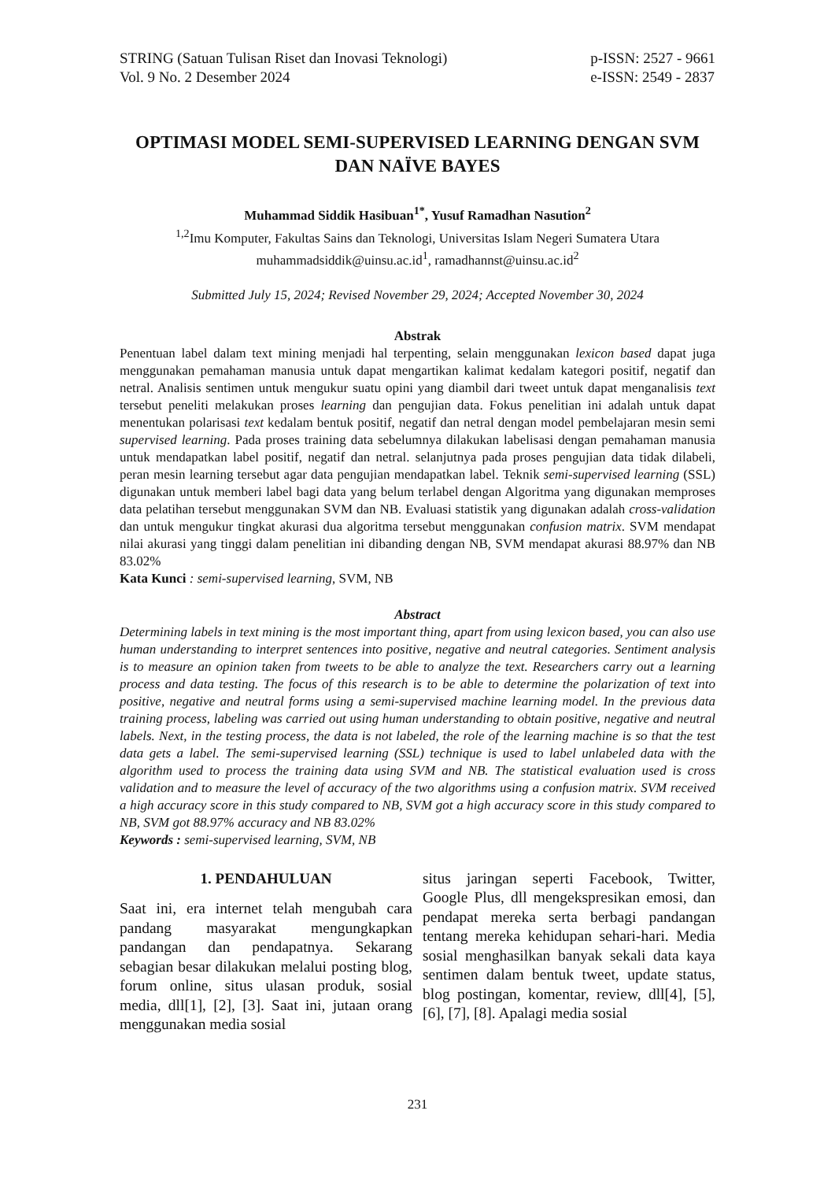STRING (Satuan Tulisan Riset dan Inovasi Teknologi)
Vol. 9 No. 2 Desember 2024
p-ISSN: 2527 - 9661
e-ISSN: 2549 - 2837
OPTIMASI MODEL SEMI-SUPERVISED LEARNING DENGAN SVM DAN NAÏVE BAYES
Muhammad Siddik Hasibuan<sup>1*</sup>, Yusuf Ramadhan Nasution<sup>2</sup>
<sup>1,2</sup>Imu Komputer, Fakultas Sains dan Teknologi, Universitas Islam Negeri Sumatera Utara
muhammadsiddik@uinsu.ac.id<sup>1</sup>, ramadhannst@uinsu.ac.id<sup>2</sup>
Submitted July 15, 2024; Revised November 29, 2024; Accepted November 30, 2024
Abstrak
Penentuan label dalam text mining menjadi hal terpenting, selain menggunakan lexicon based dapat juga menggunakan pemahaman manusia untuk dapat mengartikan kalimat kedalam kategori positif, negatif dan netral. Analisis sentimen untuk mengukur suatu opini yang diambil dari tweet untuk dapat menganalisis text tersebut peneliti melakukan proses learning dan pengujian data. Fokus penelitian ini adalah untuk dapat menentukan polarisasi text kedalam bentuk positif, negatif dan netral dengan model pembelajaran mesin semi supervised learning. Pada proses training data sebelumnya dilakukan labelisasi dengan pemahaman manusia untuk mendapatkan label positif, negatif dan netral. selanjutnya pada proses pengujian data tidak dilabeli, peran mesin learning tersebut agar data pengujian mendapatkan label. Teknik semi-supervised learning (SSL) digunakan untuk memberi label bagi data yang belum terlabel dengan Algoritma yang digunakan memproses data pelatihan tersebut menggunakan SVM dan NB. Evaluasi statistik yang digunakan adalah cross-validation dan untuk mengukur tingkat akurasi dua algoritma tersebut menggunakan confusion matrix. SVM mendapat nilai akurasi yang tinggi dalam penelitian ini dibanding dengan NB, SVM mendapat akurasi 88.97% dan NB 83.02%
Kata Kunci : semi-supervised learning, SVM, NB
Abstract
Determining labels in text mining is the most important thing, apart from using lexicon based, you can also use human understanding to interpret sentences into positive, negative and neutral categories. Sentiment analysis is to measure an opinion taken from tweets to be able to analyze the text. Researchers carry out a learning process and data testing. The focus of this research is to be able to determine the polarization of text into positive, negative and neutral forms using a semi-supervised machine learning model. In the previous data training process, labeling was carried out using human understanding to obtain positive, negative and neutral labels. Next, in the testing process, the data is not labeled, the role of the learning machine is so that the test data gets a label. The semi-supervised learning (SSL) technique is used to label unlabeled data with the algorithm used to process the training data using SVM and NB. The statistical evaluation used is cross validation and to measure the level of accuracy of the two algorithms using a confusion matrix. SVM received a high accuracy score in this study compared to NB, SVM got a high accuracy score in this study compared to NB, SVM got 88.97% accuracy and NB 83.02%
Keywords : semi-supervised learning, SVM, NB
1. PENDAHULUAN
Saat ini, era internet telah mengubah cara pandang masyarakat mengungkapkan pandangan dan pendapatnya. Sekarang sebagian besar dilakukan melalui posting blog, forum online, situs ulasan produk, sosial media, dll[1], [2], [3]. Saat ini, jutaan orang menggunakan media sosial
situs jaringan seperti Facebook, Twitter, Google Plus, dll mengekspresikan emosi, dan pendapat mereka serta berbagi pandangan tentang mereka kehidupan sehari-hari. Media sosial menghasilkan banyak sekali data kaya sentimen dalam bentuk tweet, update status, blog postingan, komentar, review, dll[4], [5], [6], [7], [8]. Apalagi media sosial
231